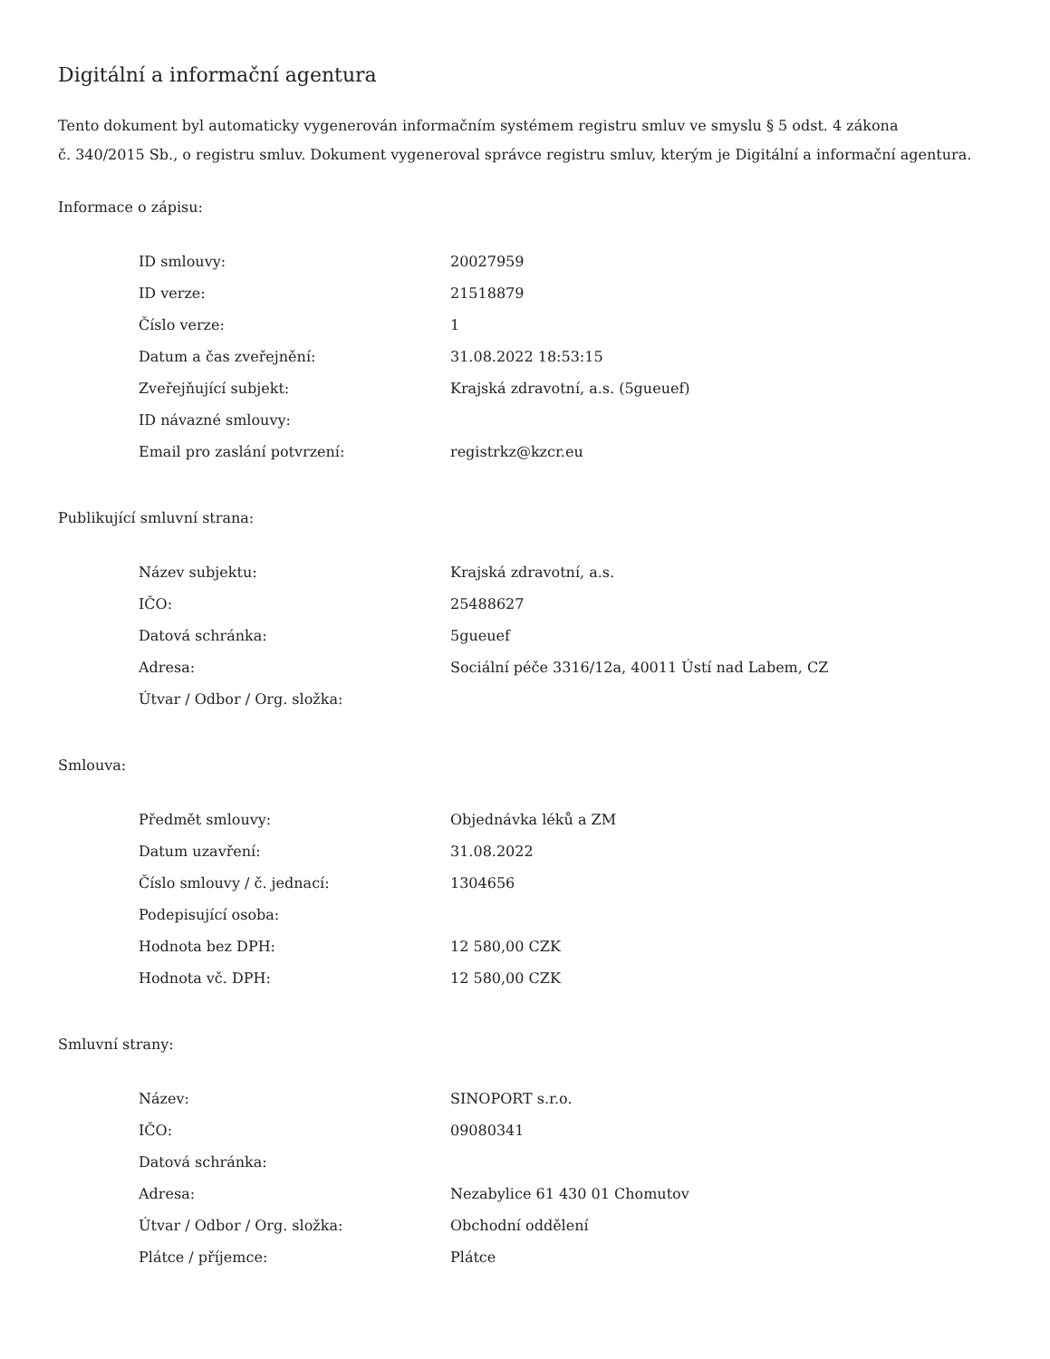Digitální a informační agentura
Tento dokument byl automaticky vygenerován informačním systémem registru smluv ve smyslu § 5 odst. 4 zákona
č. 340/2015 Sb., o registru smluv. Dokument vygeneroval správce registru smluv, kterým je Digitální a informační agentura.
Informace o zápisu:
| ID smlouvy: | 20027959 |
| ID verze: | 21518879 |
| Číslo verze: | 1 |
| Datum a čas zveřejnění: | 31.08.2022 18:53:15 |
| Zveřejňující subjekt: | Krajská zdravotní, a.s. (5gueuef) |
| ID návazné smlouvy: | |
| Email pro zaslání potvrzení: | registrkz@kzcr.eu |
Publikující smluvní strana:
| Název subjektu: | Krajská zdravotní, a.s. |
| IČO: | 25488627 |
| Datová schránka: | 5gueuef |
| Adresa: | Sociální péče 3316/12a, 40011 Ústí nad Labem, CZ |
| Útvar / Odbor / Org. složka: | |
Smlouva:
| Předmět smlouvy: | Objednávka léků a ZM |
| Datum uzavření: | 31.08.2022 |
| Číslo smlouvy / č. jednací: | 1304656 |
| Podepisující osoba: | |
| Hodnota bez DPH: | 12 580,00 CZK |
| Hodnota vč. DPH: | 12 580,00 CZK |
Smluvní strany:
| Název: | SINOPORT s.r.o. |
| IČO: | 09080341 |
| Datová schránka: | |
| Adresa: | Nezabylice 61 430 01 Chomutov |
| Útvar / Odbor / Org. složka: | Obchodní oddělení |
| Plátce / příjemce: | Plátce |